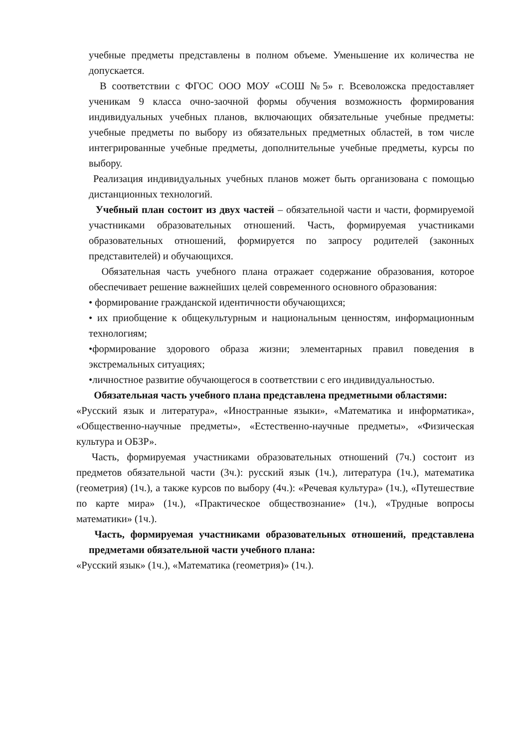учебные предметы представлены в полном объеме. Уменьшение их количества не допускается.
В соответствии с ФГОС ООО МОУ «СОШ №5» г. Всеволожска предоставляет ученикам 9 класса очно-заочной формы обучения возможность формирования индивидуальных учебных планов, включающих обязательные учебные предметы: учебные предметы по выбору из обязательных предметных областей, в том числе интегрированные учебные предметы, дополнительные учебные предметы, курсы по выбору.
Реализация индивидуальных учебных планов может быть организована с помощью дистанционных технологий.
Учебный план состоит из двух частей – обязательной части и части, формируемой участниками образовательных отношений. Часть, формируемая участниками образовательных отношений, формируется по запросу родителей (законных представителей) и обучающихся.
Обязательная часть учебного плана отражает содержание образования, которое обеспечивает решение важнейших целей современного основного образования:
• формирование гражданской идентичности обучающихся;
• их приобщение к общекультурным и национальным ценностям, информационным технологиям;
•формирование здорового образа жизни; элементарных правил поведения в экстремальных ситуациях;
•личностное развитие обучающегося в соответствии с его индивидуальностью.
Обязательная часть учебного плана представлена предметными областями:
«Русский язык и литература», «Иностранные языки», «Математика и информатика», «Общественно-научные предметы», «Естественно-научные предметы», «Физическая культура и ОБЗР».
Часть, формируемая участниками образовательных отношений (7ч.) состоит из предметов обязательной части (3ч.): русский язык (1ч.), литература (1ч.), математика (геометрия) (1ч.), а также курсов по выбору (4ч.): «Речевая культура» (1ч.), «Путешествие по карте мира» (1ч.), «Практическое обществознание» (1ч.), «Трудные вопросы математики» (1ч.).
Часть, формируемая участниками образовательных отношений, представлена предметами обязательной части учебного плана:
«Русский язык» (1ч.), «Математика (геометрия)» (1ч.).